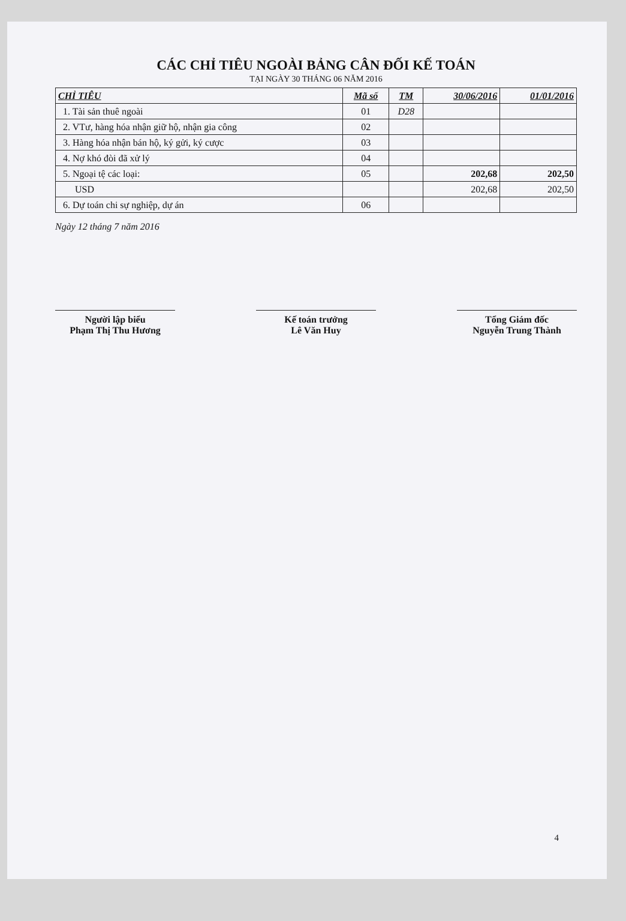CÁC CHỈ TIÊU NGOÀI BẢNG CÂN ĐỐI KẾ TOÁN
TẠI NGÀY 30 THÁNG 06 NĂM 2016
| CHỈ TIÊU | Mã số | TM | 30/06/2016 | 01/01/2016 |
| --- | --- | --- | --- | --- |
| 1. Tài sản thuê ngoài | 01 | D28 | | |
| 2. VTư, hàng hóa nhận giữ hộ, nhận gia công | 02 | | | |
| 3. Hàng hóa nhận bán hộ, ký gửi, ký cược | 03 | | | |
| 4. Nợ khó đòi đã xử lý | 04 | | | |
| 5. Ngoại tệ các loại: | 05 | | 202,68 | 202,50 |
| USD | | | 202,68 | 202,50 |
| 6. Dự toán chi sự nghiệp, dự án | 06 | | | |
Ngày 12 tháng 7 năm 2016
Người lập biểu
Phạm Thị Thu Hương
Kế toán trưởng
Lê Văn Huy
Tổng Giám đốc
Nguyễn Trung Thành
4